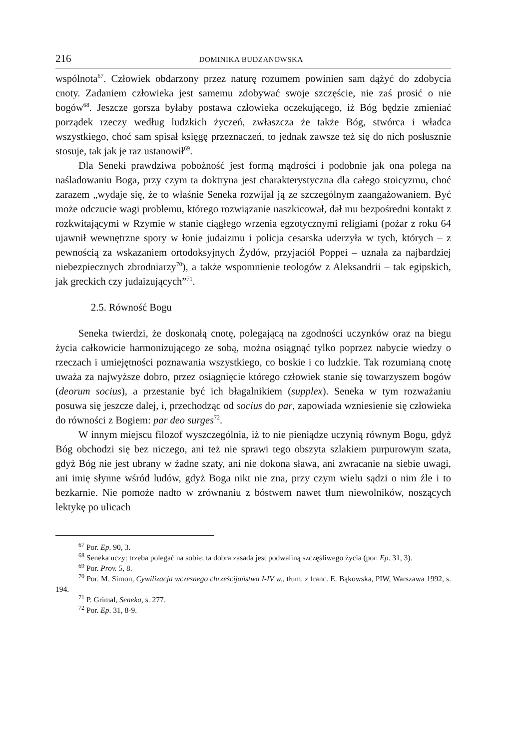216 DOMINIKA BUDZANOWSKA
wspólnota<sup>67</sup>. Człowiek obdarzony przez naturę rozumem powinien sam dążyć do zdobycia cnoty. Zadaniem człowieka jest samemu zdobywać swoje szczęście, nie zaś prosić o nie bogów<sup>68</sup>. Jeszcze gorsza byłaby postawa człowieka oczekującego, iż Bóg będzie zmieniać porządek rzeczy według ludzkich życzeń, zwłaszcza że także Bóg, stwórca i władca wszystkiego, choć sam spisał księgę przeznaczeń, to jednak zawsze też się do nich posłusznie stosuje, tak jak je raz ustanowił<sup>69</sup>.
Dla Seneki prawdziwa pobożność jest formą mądrości i podobnie jak ona polega na naśladowaniu Boga, przy czym ta doktryna jest charakterystyczna dla całego stoicyzmu, choć zarazem „wydaje się, że to właśnie Seneka rozwijał ją ze szczególnym zaangażowaniem. Być może odczucie wagi problemu, którego rozwiązanie naszkicował, dał mu bezpośredni kontakt z rozkwitającymi w Rzymie w stanie ciągłego wrzenia egzotycznymi religiami (pożar z roku 64 ujawnił wewnętrzne spory w łonie judaizmu i policja cesarska uderzyła w tych, których – z pewnością za wskazaniem ortodoksyjnych Żydów, przyjaciół Poppei – uznała za najbardziej niebezpiecznych zbrodniarzy<sup>70</sup>), a także wspomnienie teologów z Aleksandrii – tak egipskich, jak greckich czy judaizujących”<sup>71</sup>.
2.5. Równość Bogu
Seneka twierdzi, że doskonałą cnotę, polegającą na zgodności uczynków oraz na biegu życia całkowicie harmonizującego ze sobą, można osiągnąć tylko poprzez nabycie wiedzy o rzeczach i umiejętności poznawania wszystkiego, co boskie i co ludzkie. Tak rozumianą cnotę uważa za najwyższe dobro, przez osiągnięcie którego człowiek stanie się towarzyszem bogów (deorum socius), a przestanie być ich błagalnikiem (supplex). Seneka w tym rozważaniu posuwa się jeszcze dalej, i, przechodząc od socius do par, zapowiada wzniesienie się człowieka do równości z Bogiem: par deo surges<sup>72</sup>.
W innym miejscu filozof wyszczególnia, iż to nie pieniądze uczynią równym Bogu, gdyż Bóg obchodzi się bez niczego, ani też nie sprawi tego obszyta szlakiem purpurowym szata, gdyż Bóg nie jest ubrany w żadne szaty, ani nie dokona sława, ani zwracanie na siebie uwagi, ani imię słynne wśród ludów, gdyż Boga nikt nie zna, przy czym wielu sądzi o nim źle i to bezkarnie. Nie pomoże nadto w zrównaniu z bóstwem nawet tłum niewolników, noszących lektykę po ulicach
<sup>67</sup> Por. Ep. 90, 3.
<sup>68</sup> Seneka uczy: trzeba polegać na sobie; ta dobra zasada jest podwaliną szczęśliwego życia (por. Ep. 31, 3).
<sup>69</sup> Por. Prov. 5, 8.
<sup>70</sup> Por. M. Simon, Cywilizacja wczesnego chrześcijaństwa I-IV w., tłum. z franc. E. Bąkowska, PIW, Warszawa 1992, s. 194.
<sup>71</sup> P. Grimal, Seneka, s. 277.
<sup>72</sup> Por. Ep. 31, 8-9.